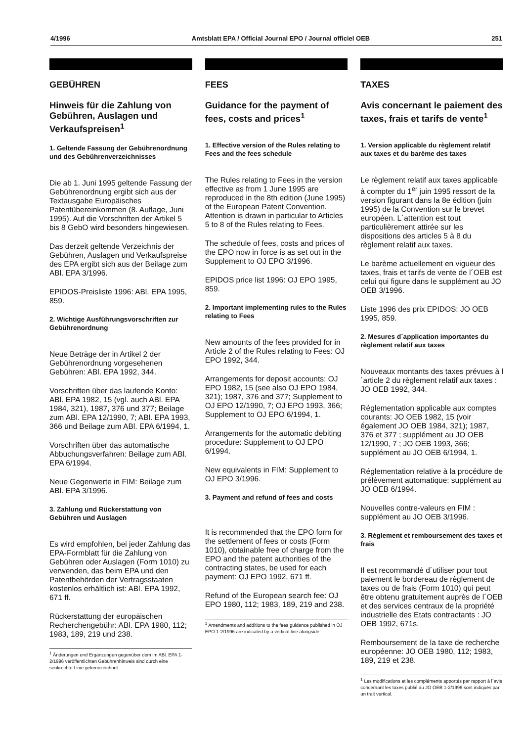4/1996 Amtsblatt EPA / Official Journal EPO / Journal officiel OEB 251
GEBÜHREN
Hinweis für die Zahlung von Gebühren, Auslagen und Verkaufspreisen<sup>1</sup>
1. Geltende Fassung der Gebührenordnung und des Gebührenverzeichnisses
Die ab 1. Juni 1995 geltende Fassung der Gebührenordnung ergibt sich aus der Textausgabe Europäisches Patentübereinkommen (8. Auflage, Juni 1995). Auf die Vorschriften der Artikel 5 bis 8 GebO wird besonders hingewiesen.
Das derzeit geltende Verzeichnis der Gebühren, Auslagen und Verkaufspreise des EPA ergibt sich aus der Beilage zum ABl. EPA 3/1996.
EPIDOS-Preisliste 1996: ABl. EPA 1995, 859.
2. Wichtige Ausführungsvorschriften zur Gebührenordnung
Neue Beträge der in Artikel 2 der Gebührenordnung vorgesehenen Gebühren: ABl. EPA 1992, 344.
Vorschriften über das laufende Konto: ABl. EPA 1982, 15 (vgl. auch ABl. EPA 1984, 321), 1987, 376 und 377; Beilage zum ABl. EPA 12/1990, 7; ABl. EPA 1993, 366 und Beilage zum ABl. EPA 6/1994, 1.
Vorschriften über das automatische Abbuchungsverfahren: Beilage zum ABl. EPA 6/1994.
Neue Gegenwerte in FIM: Beilage zum ABl. EPA 3/1996.
3. Zahlung und Rückerstattung von Gebühren und Auslagen
Es wird empfohlen, bei jeder Zahlung das EPA-Formblatt für die Zahlung von Gebühren oder Auslagen (Form 1010) zu verwenden, das beim EPA und den Patentbehörden der Vertragsstaaten kostenlos erhältlich ist: ABl. EPA 1992, 671 ff.
Rückerstattung der europäischen Recherchengebühr: ABl. EPA 1980, 112; 1983, 189, 219 und 238.
<sup>1</sup> Änderungen und Ergänzungen gegenüber dem im ABl. EPA 1-2/1996 veröffentlichten Gebührenhinweis sind durch eine senkrechte Linie gekennzeichnet.
FEES
Guidance for the payment of fees, costs and prices<sup>1</sup>
1. Effective version of the Rules relating to Fees and the fees schedule
The Rules relating to Fees in the version effective as from 1 June 1995 are reproduced in the 8th edition (June 1995) of the European Patent Convention. Attention is drawn in particular to Articles 5 to 8 of the Rules relating to Fees.
The schedule of fees, costs and prices of the EPO now in force is as set out in the Supplement to OJ EPO 3/1996.
EPIDOS price list 1996: OJ EPO 1995, 859.
2. Important implementing rules to the Rules relating to Fees
New amounts of the fees provided for in Article 2 of the Rules relating to Fees: OJ EPO 1992, 344.
Arrangements for deposit accounts: OJ EPO 1982, 15 (see also OJ EPO 1984, 321); 1987, 376 and 377; Supplement to OJ EPO 12/1990, 7; OJ EPO 1993, 366; Supplement to OJ EPO 6/1994, 1.
Arrangements for the automatic debiting procedure: Supplement to OJ EPO 6/1994.
New equivalents in FIM: Supplement to OJ EPO 3/1996.
3. Payment and refund of fees and costs
It is recommended that the EPO form for the settlement of fees or costs (Form 1010), obtainable free of charge from the EPO and the patent authorities of the contracting states, be used for each payment: OJ EPO 1992, 671 ff.
Refund of the European search fee: OJ EPO 1980, 112; 1983, 189, 219 and 238.
<sup>1</sup> Amendments and additions to the fees guidance published in OJ EPO 1-2/1996 are indicated by a vertical line alongside.
TAXES
Avis concernant le paiement des taxes, frais et tarifs de vente<sup>1</sup>
1. Version applicable du règlement relatif aux taxes et du barème des taxes
Le règlement relatif aux taxes applicable à compter du 1<sup>er</sup> juin 1995 ressort de la version figurant dans la 8e édition (juin 1995) de la Convention sur le brevet européen. L´attention est tout particulièrement attirée sur les dispositions des articles 5 à 8 du règlement relatif aux taxes.
Le barème actuellement en vigueur des taxes, frais et tarifs de vente de l´OEB est celui qui figure dans le supplément au JO OEB 3/1996.
Liste 1996 des prix EPIDOS: JO OEB 1995, 859.
2. Mesures d´application importantes du règlement relatif aux taxes
Nouveaux montants des taxes prévues à l´article 2 du règlement relatif aux taxes : JO OEB 1992, 344.
Réglementation applicable aux comptes courants: JO OEB 1982, 15 (voir également JO OEB 1984, 321); 1987, 376 et 377 ; supplément au JO OEB 12/1990, 7 ; JO OEB 1993, 366; supplément au JO OEB 6/1994, 1.
Réglementation relative à la procédure de prélèvement automatique: supplément au JO OEB 6/1994.
Nouvelles contre-valeurs en FIM : supplément au JO OEB 3/1996.
3. Règlement et remboursement des taxes et frais
Il est recommandé d´utiliser pour tout paiement le bordereau de règlement de taxes ou de frais (Form 1010) qui peut être obtenu gratuitement auprès de l´OEB et des services centraux de la propriété industrielle des Etats contractants : JO OEB 1992, 671s.
Remboursement de la taxe de recherche européenne: JO OEB 1980, 112; 1983, 189, 219 et 238.
<sup>1</sup> Les modifications et les compléments apportés par rapport à l´avis concernant les taxes publié au JO OEB 1-2/1996 sont indiqués par un trait vertical.